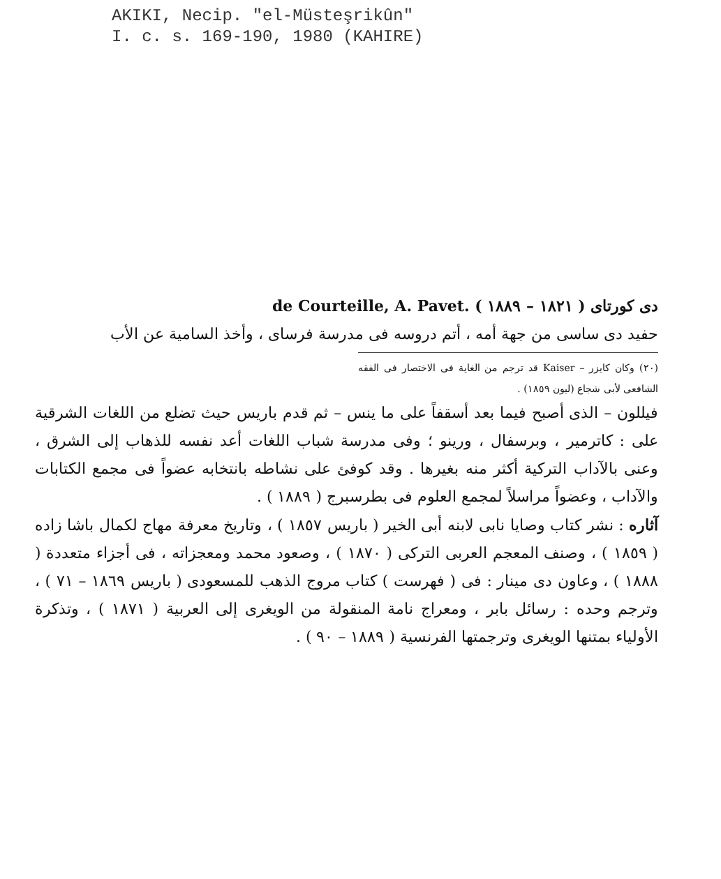AKIKI, Necip. "el-Müsteşrikûn"
I. c. s. 169-190, 1980 (KAHIRE)
دى كورتاى ( ١٨٢١ – ١٨٨٩ ) de Courteille, A. Pavet.
حفيد دى ساسى من جهة أمه ، أتم دروسه فى مدرسة فرساى ، وأخذ السامية عن الأب
(٢٠) وكان كايزر – Kaiser قد ترجم من الغاية فى الاختصار فى الفقه الشافعى لأبى شجاع (ليون ١٨٥٩) .
فيللون – الذى أصبح فيما بعد أسقفاً على ما ينس – ثم قدم باريس حيث تضلع من اللغات الشرقية على : كاترمير ، وبرسفال ، ورينو ؛ وفى مدرسة شباب اللغات أعد نفسه للذهاب إلى الشرق ، وعنى بالآداب التركية أكثر منه بغيرها . وقد كوفئ على نشاطه بانتخابه عضواً فى مجمع الكتابات والآداب ، وعضواً مراسلاً لمجمع العلوم فى بطرسبرج ( ١٨٨٩ ) .
آثاره : نشر كتاب وصايا نابى لابنه أبى الخير ( باريس ١٨٥٧ ) ، وتاريخ معرفة مهاج لكمال باشا زاده ( ١٨٥٩ ) ، وصنف المعجم العربى التركى ( ١٨٧٠ ) ، وصعود محمد ومعجزاته ، فى أجزاء متعددة ( ١٨٨٨ ) ، وعاون دى مينار : فى ( فهرست ) كتاب مروج الذهب للمسعودى ( باريس ١٨٦٩ – ٧١ ) ، وترجم وحده : رسائل بابر ، ومعراج نامة المنقولة من الويغرى إلى العربية ( ١٨٧١ ) ، وتذكرة الأولياء بمتنها الويغرى وترجمتها الفرنسية ( ١٨٨٩ – ٩٠ ) .